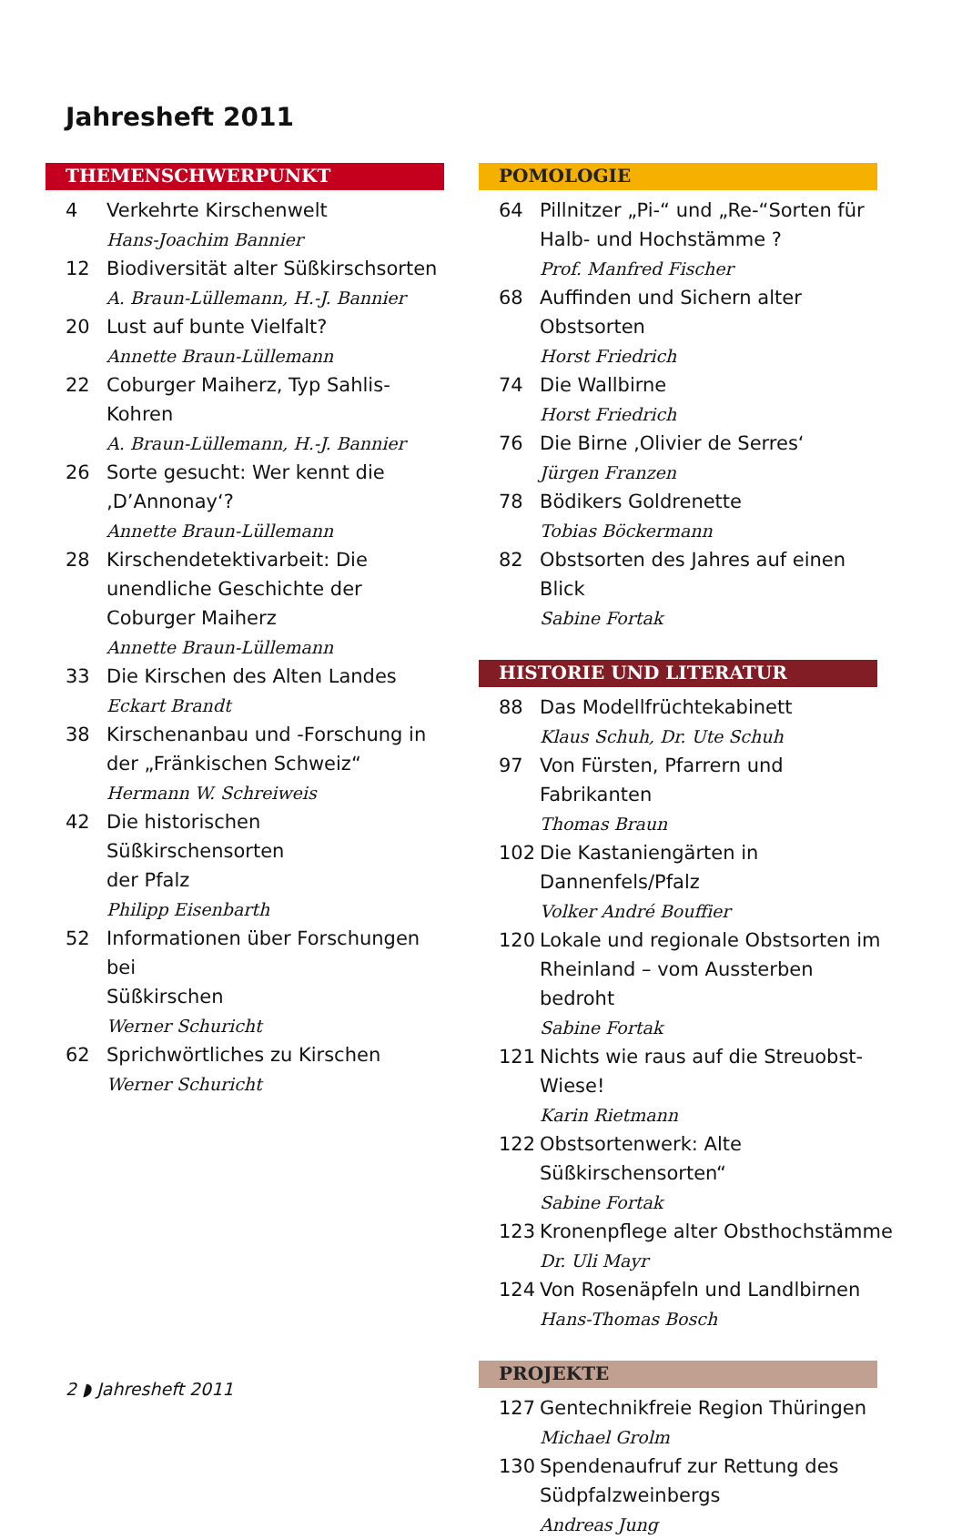Jahresheft 2011
THEMENSCHWERPUNKT
4 Verkehrte Kirschenwelt
Hans-Joachim Bannier
12 Biodiversität alter Süßkirschsorten
A. Braun-Lüllemann, H.-J. Bannier
20 Lust auf bunte Vielfalt?
Annette Braun-Lüllemann
22 Coburger Maiherz, Typ Sahlis-Kohren
A. Braun-Lüllemann, H.-J. Bannier
26 Sorte gesucht: Wer kennt die
‚D’Annonay‘?
Annette Braun-Lüllemann
28 Kirschendetektivarbeit: Die unendliche Geschichte der Coburger Maiherz
Annette Braun-Lüllemann
33 Die Kirschen des Alten Landes
Eckart Brandt
38 Kirschenanbau und -Forschung in
der „Fränkischen Schweiz“
Hermann W. Schreiweis
42 Die historischen Süßkirschensorten
der Pfalz
Philipp Eisenbarth
52 Informationen über Forschungen bei
Süßkirschen
Werner Schuricht
62 Sprichwörtliches zu Kirschen
Werner Schuricht
POMOLOGIE
64 Pillnitzer „Pi-“ und „Re-“Sorten für
Halb- und Hochstämme ?
Prof. Manfred Fischer
68 Auffinden und Sichern alter Obstsorten
Horst Friedrich
74 Die Wallbirne
Horst Friedrich
76 Die Birne ‚Olivier de Serres‘
Jürgen Franzen
78 Bödikers Goldrenette
Tobias Böckermann
82 Obstsorten des Jahres auf einen Blick
Sabine Fortak
HISTORIE UND LITERATUR
88 Das Modellfrüchtekabinett
Klaus Schuh, Dr. Ute Schuh
97 Von Fürsten, Pfarrern und Fabrikanten
Thomas Braun
102 Die Kastaniengärten in Dannenfels/Pfalz
Volker André Bouffier
120 Lokale und regionale Obstsorten im
Rheinland – vom Aussterben bedroht
Sabine Fortak
121 Nichts wie raus auf die Streuobst-Wiese!
Karin Rietmann
122 Obstsortenwerk: Alte Süßkirschensorten“
Sabine Fortak
123 Kronenpflege alter Obsthochstämme
Dr. Uli Mayr
124 Von Rosenäpfeln und Landlbirnen
Hans-Thomas Bosch
PROJEKTE
127 Gentechnikfreie Region Thüringen
Michael Grolm
130 Spendenaufruf zur Rettung des
Südpfalzweinbergs
Andreas Jung
2 ◗ Jahresheft 2011